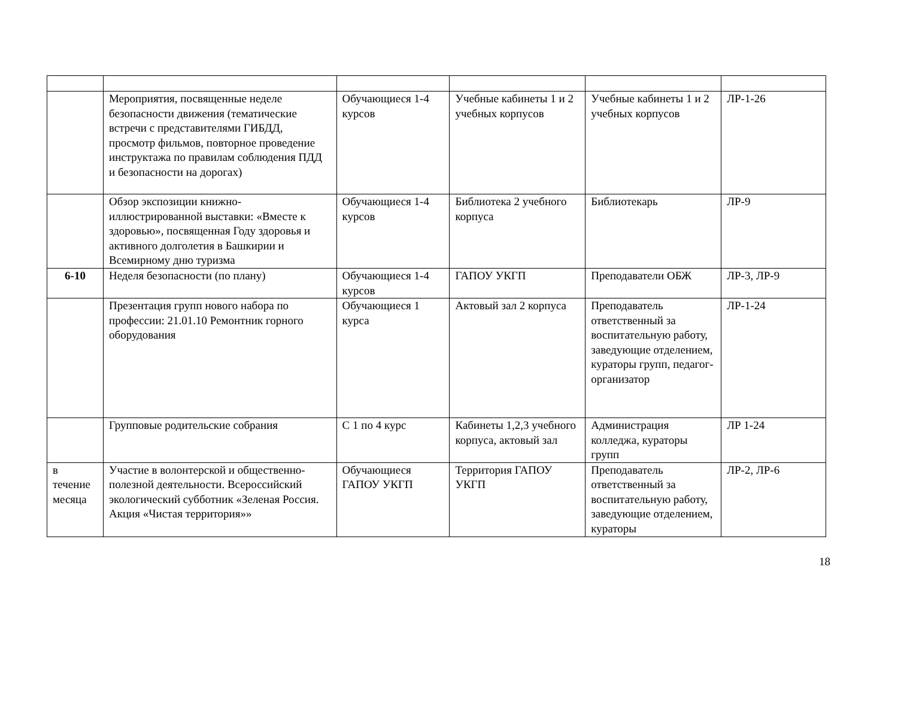| | Мероприятия, посвященные неделе безопасности движения (тематические встречи с представителями ГИБДД, просмотр фильмов, повторное проведение инструктажа по правилам соблюдения ПДД и безопасности на дорогах) | Обучающиеся 1-4 курсов | Учебные кабинеты 1 и 2 учебных корпусов | Учебные кабинеты 1 и 2 учебных корпусов | ЛР-1-26 |
| | Обзор экспозиции книжно-иллюстрированной выставки: «Вместе к здоровью», посвященная Году здоровья и активного долголетия в Башкирии и Всемирному дню туризма | Обучающиеся 1-4 курсов | Библиотека 2 учебного корпуса | Библиотекарь | ЛР-9 |
| 6-10 | Неделя безопасности (по плану) | Обучающиеся 1-4 курсов | ГАПОУ УКГП | Преподаватели ОБЖ | ЛР-3, ЛР-9 |
| | Презентация групп нового набора по профессии: 21.01.10 Ремонтник горного оборудования | Обучающиеся 1 курса | Актовый зал 2 корпуса | Преподаватель ответственный за воспитательную работу, заведующие отделением, кураторы групп, педагог-организатор | ЛР-1-24 |
| | Групповые родительские собрания | С 1 по 4 курс | Кабинеты 1,2,3 учебного корпуса, актовый зал | Администрация колледжа, кураторы групп | ЛР 1-24 |
| в течение месяца | Участие в волонтерской и общественно-полезной деятельности. Всероссийский экологический субботник «Зеленая Россия. Акция «Чистая территория»» | Обучающиеся ГАПОУ УКГП | Территория ГАПОУ УКГП | Преподаватель ответственный за воспитательную работу, заведующие отделением, кураторы | ЛР-2, ЛР-6 |
18